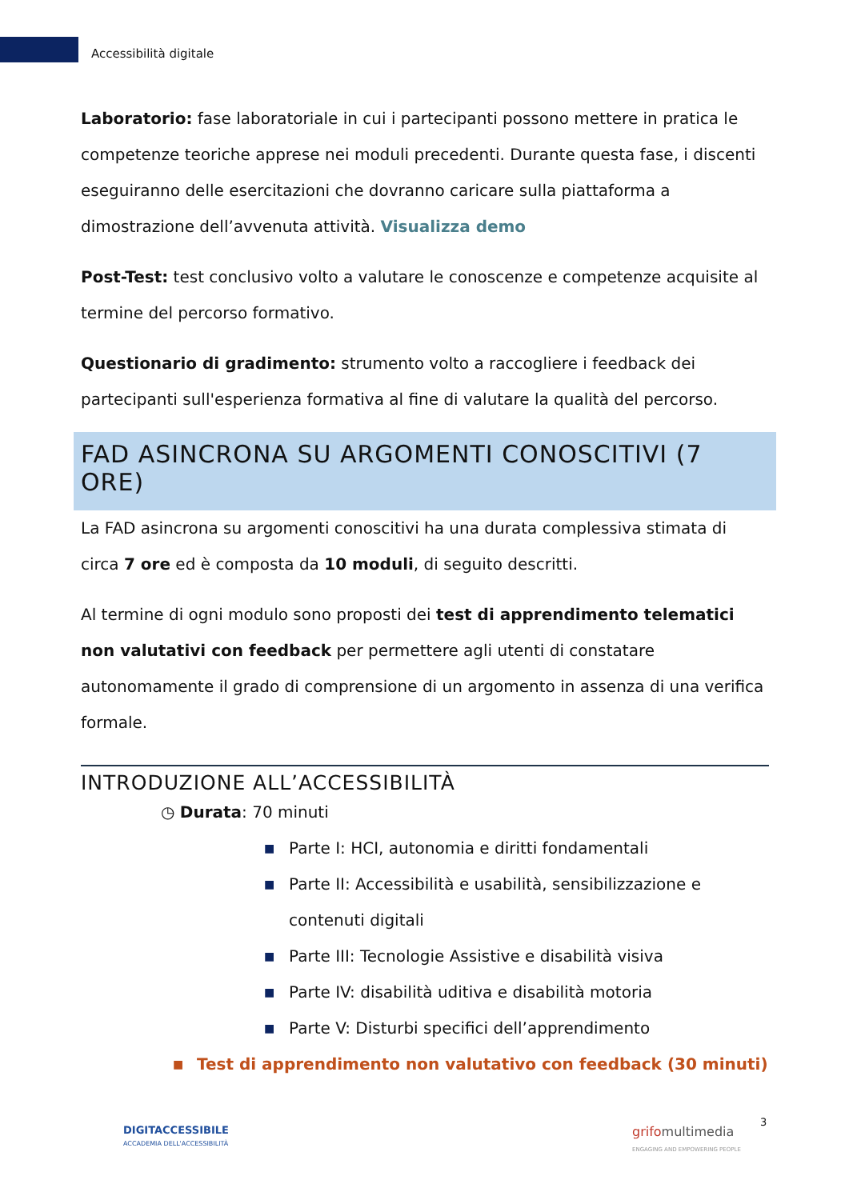Accessibilità digitale
Laboratorio: fase laboratoriale in cui i partecipanti possono mettere in pratica le competenze teoriche apprese nei moduli precedenti. Durante questa fase, i discenti eseguiranno delle esercitazioni che dovranno caricare sulla piattaforma a dimostrazione dell’avvenuta attività. Visualizza demo
Post-Test: test conclusivo volto a valutare le conoscenze e competenze acquisite al termine del percorso formativo.
Questionario di gradimento: strumento volto a raccogliere i feedback dei partecipanti sull'esperienza formativa al fine di valutare la qualità del percorso.
FAD ASINCRONA SU ARGOMENTI CONOSCITIVI (7 ORE)
La FAD asincrona su argomenti conoscitivi ha una durata complessiva stimata di circa 7 ore ed è composta da 10 moduli, di seguito descritti.
Al termine di ogni modulo sono proposti dei test di apprendimento telematici non valutativi con feedback per permettere agli utenti di constatare autonomamente il grado di comprensione di un argomento in assenza di una verifica formale.
INTRODUZIONE ALL’ACCESSIBILITÀ
◷ Durata: 70 minuti
■ Parte I: HCI, autonomia e diritti fondamentali
■ Parte II: Accessibilità e usabilità, sensibilizzazione e contenuti digitali
■ Parte III: Tecnologie Assistive e disabilità visiva
■ Parte IV: disabilità uditiva e disabilità motoria
■ Parte V: Disturbi specifici dell’apprendimento
■ Test di apprendimento non valutativo con feedback (30 minuti)
DIGITACCESSIBILE
ACCADEMIA DELL'ACCESSIBILITÀ
grifomultimedia
ENGAGING AND EMPOWERING PEOPLE
3